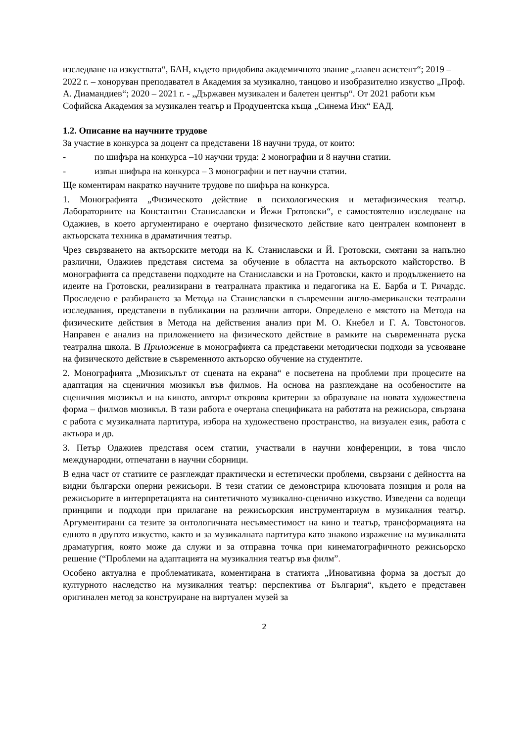изследване на изкуствата“, БАН, където придобива академичното звание „главен асистент“; 2019 – 2022 г. – хоноруван преподавател в Академия за музикално, танцово и изобразително изкуство „Проф. А. Диамандиев“; 2020 – 2021 г. - „Държавен музикален и балетен център“. От 2021 работи към Софийска Академия за музикален театър и Продуцентска къща „Синема Инк“ ЕАД.
1.2. Описание на научните трудове
За участие в конкурса за доцент са представени 18 научни труда, от които:
- по шифъра на конкурса –10 научни труда: 2 монографии и 8 научни статии.
- извън шифъра на конкурса – 3 монографии и пет научни статии.
Ще коментирам накратко научните трудове по шифъра на конкурса.
1. Монографията „Физическото действие в психологическия и метафизическия театър. Лабораториите на Константин Станиславски и Йежи Гротовски“, е самостоятелно изследване на Одажиев, в което аргументирано е очертано физическото действие като централен компонент в актьорската техника в драматичния театър.
Чрез свързването на актьорските методи на К. Станиславски и Й. Гротовски, смятани за напълно различни, Одажиев представя система за обучение в областта на актьорското майсторство. В монографията са представени подходите на Станиславски и на Гротовски, както и продължението на идеите на Гротовски, реализирани в театралната практика и педагогика на Е. Барба и Т. Ричардс. Проследено е разбирането за Метода на Станиславски в съвременни англо-американски театрални изследвания, представени в публикации на различни автори. Определено е мястото на Метода на физическите действия в Метода на действения анализ при М. О. Кнебел и Г. А. Товстоногов. Направен е анализ на приложението на физическото действие в рамките на съвременната руска театрална школа. В Приложение в монографията са представени методически подходи за усвояване на физическото действие в съвременното актьорско обучение на студентите.
2. Монографията „Мюзикълът от сцената на екрана“ е посветена на проблеми при процесите на адаптация на сценичния мюзикъл във филмов. На основа на разглеждане на особеностите на сценичния мюзикъл и на киното, авторът откроява критерии за образуване на новата художествена форма – филмов мюзикъл. В тази работа е очертана спецификата на работата на режисьора, свързана с работа с музикалната партитура, избора на художествено пространство, на визуален език, работа с актьора и др.
3. Петър Одажиев представя осем статии, участвали в научни конференции, в това число международни, отпечатани в научни сборници.
В една част от статиите се разглеждат практически и естетически проблеми, свързани с дейността на видни български оперни режисьори. В тези статии се демонстрира ключовата позиция и роля на режисьорите в интерпретацията на синтетичното музикално-сценично изкуство. Изведени са водещи принципи и подходи при прилагане на режисьорския инструментариум в музикалния театър. Аргументирани са тезите за онтологичната несъвместимост на кино и театър, трансформацията на едното в другото изкуство, както и за музикалната партитура като знаково изражение на музикалната драматургия, която може да служи и за отправна точка при кинематографичното режисьорско решение (“Проблеми на адаптацията на музикалния театър във филм”.
Особено актуална е проблематиката, коментирана в статията „Иновативна форма за достъп до културното наследство на музикалния театър: перспектива от България“, където е представен оригинален метод за конструиране на виртуален музей за
2